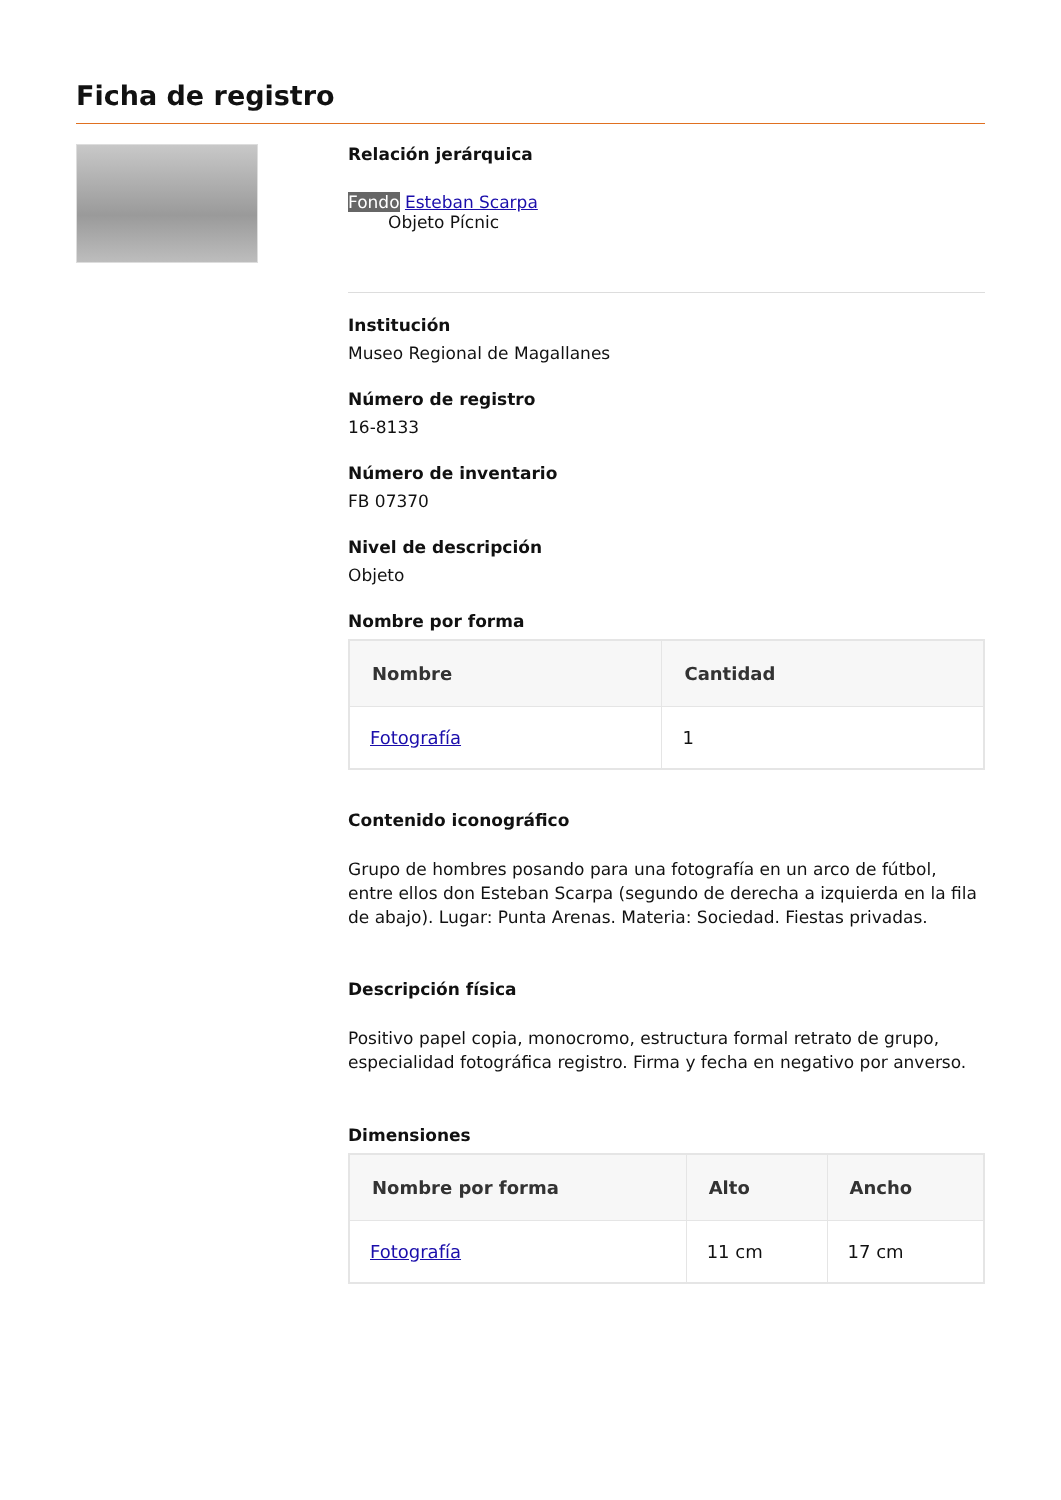Ficha de registro
Relación jerárquica
Fondo Esteban Scarpa
Objeto Pícnic
Institución
Museo Regional de Magallanes
Número de registro
16-8133
Número de inventario
FB 07370
Nivel de descripción
Objeto
Nombre por forma
| Nombre | Cantidad |
| --- | --- |
| Fotografía | 1 |
Contenido iconográfico
Grupo de hombres posando para una fotografía en un arco de fútbol, entre ellos don Esteban Scarpa (segundo de derecha a izquierda en la fila de abajo). Lugar: Punta Arenas. Materia: Sociedad. Fiestas privadas.
Descripción física
Positivo papel copia, monocromo, estructura formal retrato de grupo, especialidad fotográfica registro. Firma y fecha en negativo por anverso.
Dimensiones
| Nombre por forma | Alto | Ancho |
| --- | --- | --- |
| Fotografía | 11 cm | 17 cm |